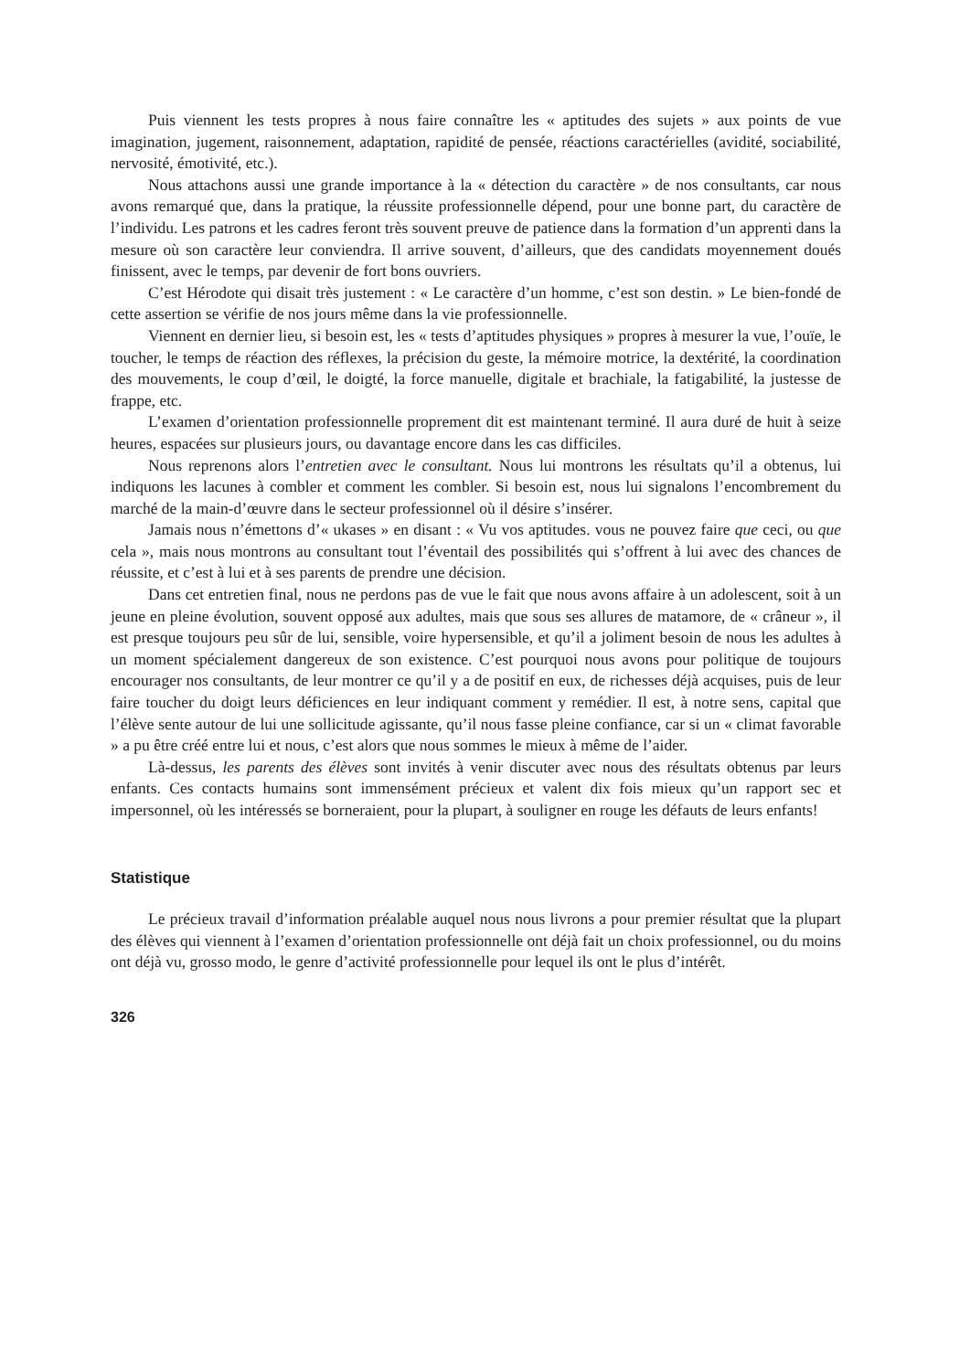Puis viennent les tests propres à nous faire connaître les « aptitudes des sujets » aux points de vue imagination, jugement, raisonnement, adaptation, rapidité de pensée, réactions caractérielles (avidité, sociabilité, nervosité, émotivité, etc.).
Nous attachons aussi une grande importance à la « détection du caractère » de nos consultants, car nous avons remarqué que, dans la pratique, la réussite professionnelle dépend, pour une bonne part, du caractère de l’individu. Les patrons et les cadres feront très souvent preuve de patience dans la formation d’un apprenti dans la mesure où son caractère leur conviendra. Il arrive souvent, d’ailleurs, que des candidats moyennement doués finissent, avec le temps, par devenir de fort bons ouvriers.
C’est Hérodote qui disait très justement : « Le caractère d’un homme, c’est son destin. » Le bien-fondé de cette assertion se vérifie de nos jours même dans la vie professionnelle.
Viennent en dernier lieu, si besoin est, les « tests d’aptitudes physiques » propres à mesurer la vue, l’ouïe, le toucher, le temps de réaction des réflexes, la précision du geste, la mémoire motrice, la dextérité, la coordination des mouvements, le coup d’œil, le doigté, la force manuelle, digitale et brachiale, la fatigabilité, la justesse de frappe, etc.
L’examen d’orientation professionnelle proprement dit est maintenant terminé. Il aura duré de huit à seize heures, espacées sur plusieurs jours, ou davantage encore dans les cas difficiles.
Nous reprenons alors l’entretien avec le consultant. Nous lui montrons les résultats qu’il a obtenus, lui indiquons les lacunes à combler et comment les combler. Si besoin est, nous lui signalons l’encombrement du marché de la main-d’œuvre dans le secteur professionnel où il désire s’insérer.
Jamais nous n’émettons d’« ukases » en disant : « Vu vos aptitudes. vous ne pouvez faire que ceci, ou que cela », mais nous montrons au consultant tout l’éventail des possibilités qui s’offrent à lui avec des chances de réussite, et c’est à lui et à ses parents de prendre une décision.
Dans cet entretien final, nous ne perdons pas de vue le fait que nous avons affaire à un adolescent, soit à un jeune en pleine évolution, souvent opposé aux adultes, mais que sous ses allures de matamore, de « crâneur », il est presque toujours peu sûr de lui, sensible, voire hypersensible, et qu’il a joliment besoin de nous les adultes à un moment spécialement dangereux de son existence. C’est pourquoi nous avons pour politique de toujours encourager nos consultants, de leur montrer ce qu’il y a de positif en eux, de richesses déjà acquises, puis de leur faire toucher du doigt leurs déficiences en leur indiquant comment y remédier. Il est, à notre sens, capital que l’élève sente autour de lui une sollicitude agissante, qu’il nous fasse pleine confiance, car si un « climat favorable » a pu être créé entre lui et nous, c’est alors que nous sommes le mieux à même de l’aider.
Là-dessus, les parents des élèves sont invités à venir discuter avec nous des résultats obtenus par leurs enfants. Ces contacts humains sont immensément précieux et valent dix fois mieux qu’un rapport sec et impersonnel, où les intéressés se borneraient, pour la plupart, à souligner en rouge les défauts de leurs enfants!
Statistique
Le précieux travail d’information préalable auquel nous nous livrons a pour premier résultat que la plupart des élèves qui viennent à l’examen d’orientation professionnelle ont déjà fait un choix professionnel, ou du moins ont déjà vu, grosso modo, le genre d’activité professionnelle pour lequel ils ont le plus d’intérêt.
326